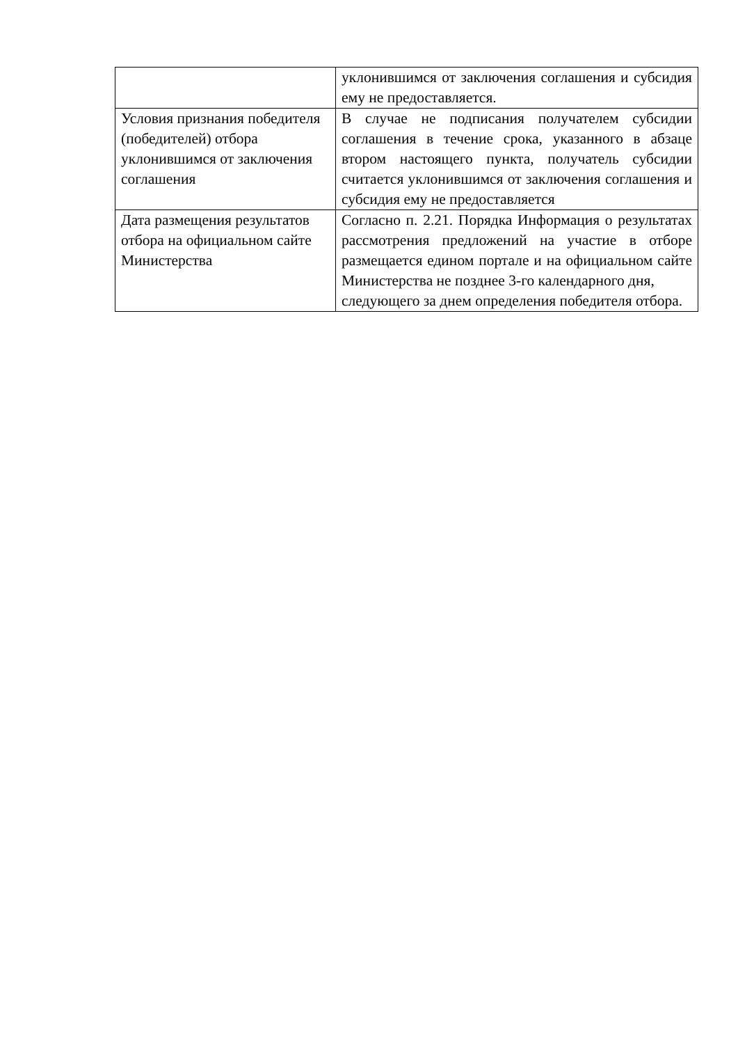| | уклонившимся от заключения соглашения и субсидия ему не предоставляется. |
| Условия признания победителя (победителей) отбора уклонившимся от заключения соглашения | В случае не подписания получателем субсидии соглашения в течение срока, указанного в абзаце втором настоящего пункта, получатель субсидии считается уклонившимся от заключения соглашения и субсидия ему не предоставляется |
| Дата размещения результатов отбора на официальном сайте Министерства | Согласно п. 2.21. Порядка Информация о результатах рассмотрения предложений на участие в отборе размещается едином портале и на официальном сайте Министерства не позднее 3-го календарного дня, следующего за днем определения победителя отбора. |